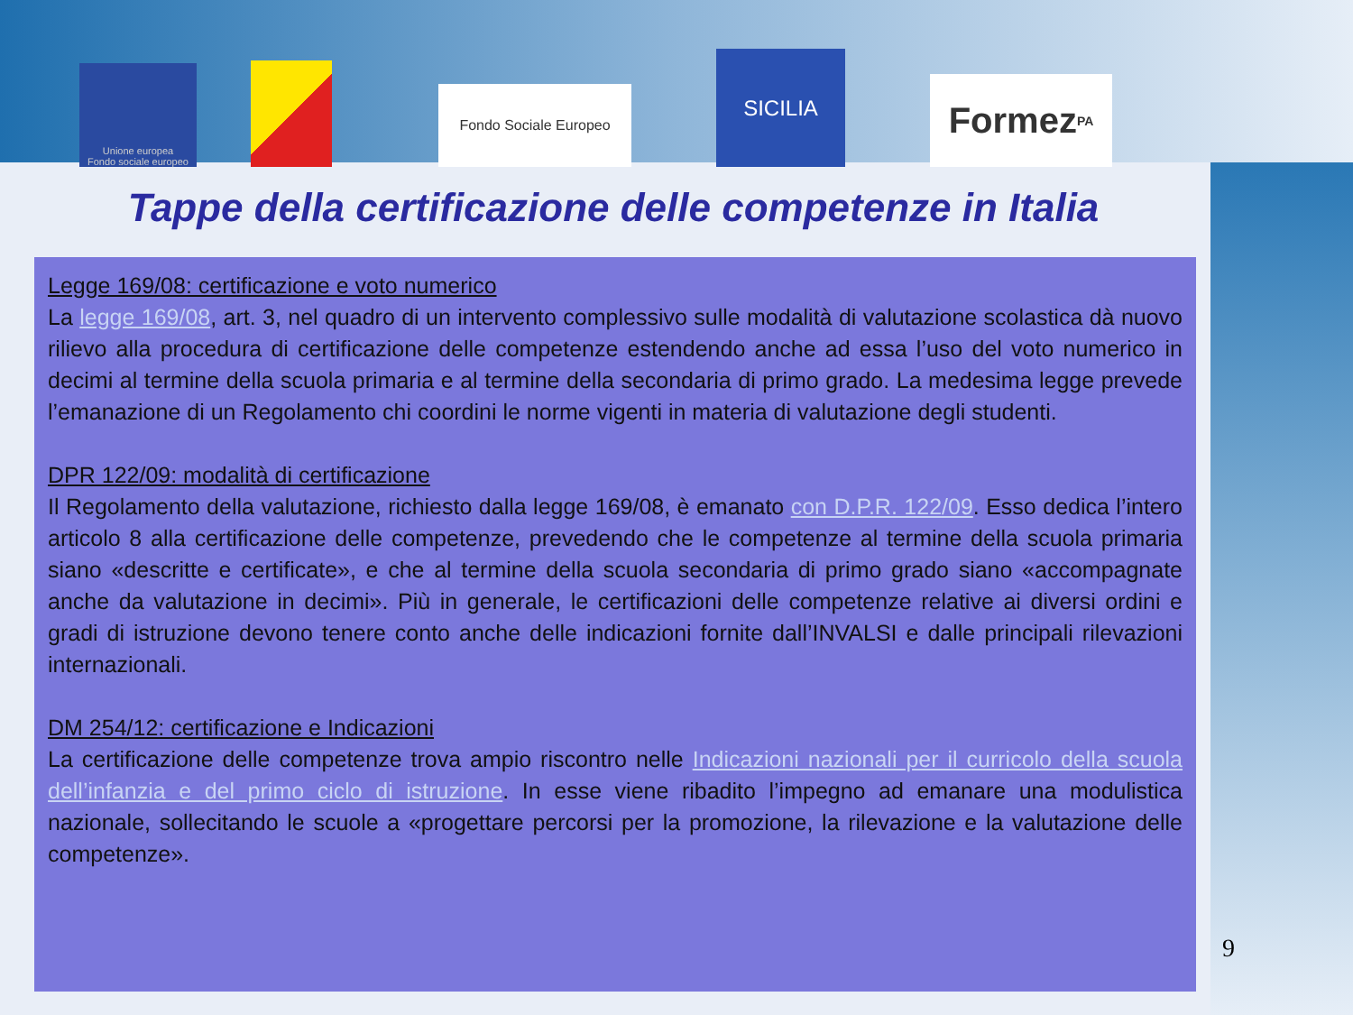Unione europea
Fondo sociale europeo
Fondo Sociale Europeo
SICILIA
Formez<sub>PA</sub>
Tappe della certificazione delle competenze in Italia
Legge 169/08: certificazione e voto numerico
La legge 169/08, art. 3, nel quadro di un intervento complessivo sulle modalità di valutazione scolastica dà nuovo rilievo alla procedura di certificazione delle competenze estendendo anche ad essa l’uso del voto numerico in decimi al termine della scuola primaria e al termine della secondaria di primo grado. La medesima legge prevede l’emanazione di un Regolamento chi coordini le norme vigenti in materia di valutazione degli studenti.
DPR 122/09: modalità di certificazione
Il Regolamento della valutazione, richiesto dalla legge 169/08, è emanato con D.P.R. 122/09. Esso dedica l’intero articolo 8 alla certificazione delle competenze, prevedendo che le competenze al termine della scuola primaria siano «descritte e certificate», e che al termine della scuola secondaria di primo grado siano «accompagnate anche da valutazione in decimi». Più in generale, le certificazioni delle competenze relative ai diversi ordini e gradi di istruzione devono tenere conto anche delle indicazioni fornite dall’INVALSI e dalle principali rilevazioni internazionali.
DM 254/12: certificazione e Indicazioni
La certificazione delle competenze trova ampio riscontro nelle Indicazioni nazionali per il curricolo della scuola dell’infanzia e del primo ciclo di istruzione. In esse viene ribadito l’impegno ad emanare una modulistica nazionale, sollecitando le scuole a «progettare percorsi per la promozione, la rilevazione e la valutazione delle competenze».
9